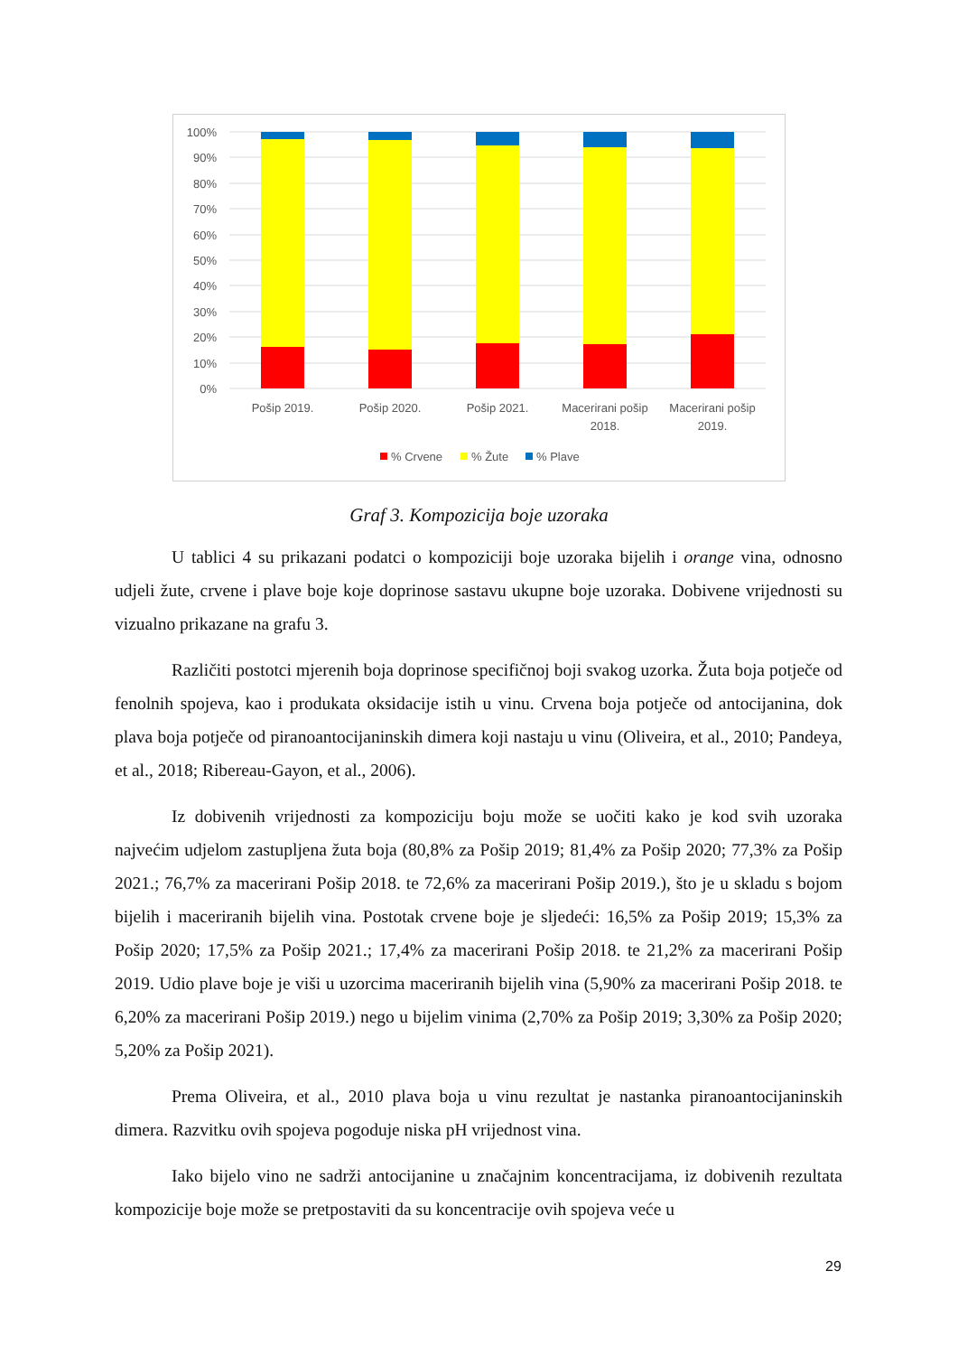100%
90%
80%
70%
60%
50%
40%
30%
20%
10%
0%
Pošip 2019.
Pošip 2020.
Pošip 2021.
Macerirani pošip
2018.
Macerirani pošip
2019.
% Crvene
% Žute
% Plave
Graf 3. Kompozicija boje uzoraka
U tablici 4 su prikazani podatci o kompoziciji boje uzoraka bijelih i orange vina, odnosno udjeli žute, crvene i plave boje koje doprinose sastavu ukupne boje uzoraka. Dobivene vrijednosti su vizualno prikazane na grafu 3.
Različiti postotci mjerenih boja doprinose specifičnoj boji svakog uzorka. Žuta boja potječe od fenolnih spojeva, kao i produkata oksidacije istih u vinu. Crvena boja potječe od antocijanina, dok plava boja potječe od piranoantocijaninskih dimera koji nastaju u vinu (Oliveira, et al., 2010; Pandeya, et al., 2018; Ribereau-Gayon, et al., 2006).
Iz dobivenih vrijednosti za kompoziciju boju može se uočiti kako je kod svih uzoraka najvećim udjelom zastupljena žuta boja (80,8% za Pošip 2019; 81,4% za Pošip 2020; 77,3% za Pošip 2021.; 76,7% za macerirani Pošip 2018. te 72,6% za macerirani Pošip 2019.), što je u skladu s bojom bijelih i maceriranih bijelih vina. Postotak crvene boje je sljedeći: 16,5% za Pošip 2019; 15,3% za Pošip 2020; 17,5% za Pošip 2021.; 17,4% za macerirani Pošip 2018. te 21,2% za macerirani Pošip 2019. Udio plave boje je viši u uzorcima maceriranih bijelih vina (5,90% za macerirani Pošip 2018. te 6,20% za macerirani Pošip 2019.) nego u bijelim vinima (2,70% za Pošip 2019; 3,30% za Pošip 2020; 5,20% za Pošip 2021).
Prema Oliveira, et al., 2010 plava boja u vinu rezultat je nastanka piranoantocijaninskih dimera. Razvitku ovih spojeva pogoduje niska pH vrijednost vina.
Iako bijelo vino ne sadrži antocijanine u značajnim koncentracijama, iz dobivenih rezultata kompozicije boje može se pretpostaviti da su koncentracije ovih spojeva veće u
29